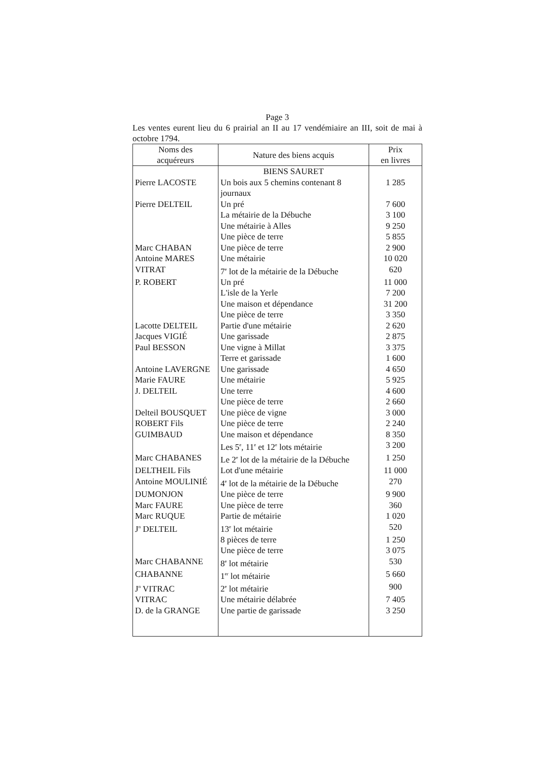Page 3
Les ventes eurent lieu du 6 prairial an II au 17 vendémiaire an III, soit de mai à octobre 1794.
| Noms des acquéreurs | Nature des biens acquis | Prix en livres |
| --- | --- | --- |
| | BIENS SAURET | |
| Pierre LACOSTE | Un bois aux 5 chemins contenant 8 journaux | 1 285 |
| Pierre DELTEIL | Un pré | 7 600 |
| | La métairie de la Débuche | 3 100 |
| | Une métairie à Alles | 9 250 |
| | Une pièce de terre | 5 855 |
| Marc CHABAN | Une pièce de terre | 2 900 |
| Antoine MARES | Une métairie | 10 020 |
| VITRAT | 7<sup>e</sup> lot de la métairie de la Débuche | 620 |
| P. ROBERT | Un pré | 11 000 |
| | L'isle de la Yerle | 7 200 |
| | Une maison et dépendance | 31 200 |
| | Une pièce de terre | 3 350 |
| Lacotte DELTEIL | Partie d'une métairie | 2 620 |
| Jacques VIGIÉ | Une garissade | 2 875 |
| Paul BESSON | Une vigne à Millat | 3 375 |
| | Terre et garissade | 1 600 |
| Antoine LAVERGNE | Une garissade | 4 650 |
| Marie FAURE | Une métairie | 5 925 |
| J. DELTEIL | Une terre | 4 600 |
| | Une pièce de terre | 2 660 |
| Delteil BOUSQUET | Une pièce de vigne | 3 000 |
| ROBERT Fils | Une pièce de terre | 2 240 |
| GUIMBAUD | Une maison et dépendance | 8 350 |
| | Les 5<sup>e</sup>, 11<sup>e</sup> et 12<sup>e</sup> lots métairie | 3 200 |
| Marc CHABANES | Le 2<sup>e</sup> lot de la métairie de la Débuche | 1 250 |
| DELTHEIL Fils | Lot d'une métairie | 11 000 |
| Antoine MOULINIÉ | 4<sup>e</sup> lot de la métairie de la Débuche | 270 |
| DUMONJON | Une pièce de terre | 9 900 |
| Marc FAURE | Une pièce de terre | 360 |
| Marc RUQUE | Partie de métairie | 1 020 |
| J<sup>n</sup> DELTEIL | 13<sup>e</sup> lot métairie | 520 |
| | 8 pièces de terre | 1 250 |
| | Une pièce de terre | 3 075 |
| Marc CHABANNE | 8<sup>e</sup> lot métairie | 530 |
| CHABANNE | 1<sup>er</sup> lot métairie | 5 660 |
| J<sup>n</sup> VITRAC | 2<sup>e</sup> lot métairie | 900 |
| VITRAC | Une métairie délabrée | 7 405 |
| D. de la GRANGE | Une partie de garissade | 3 250 |